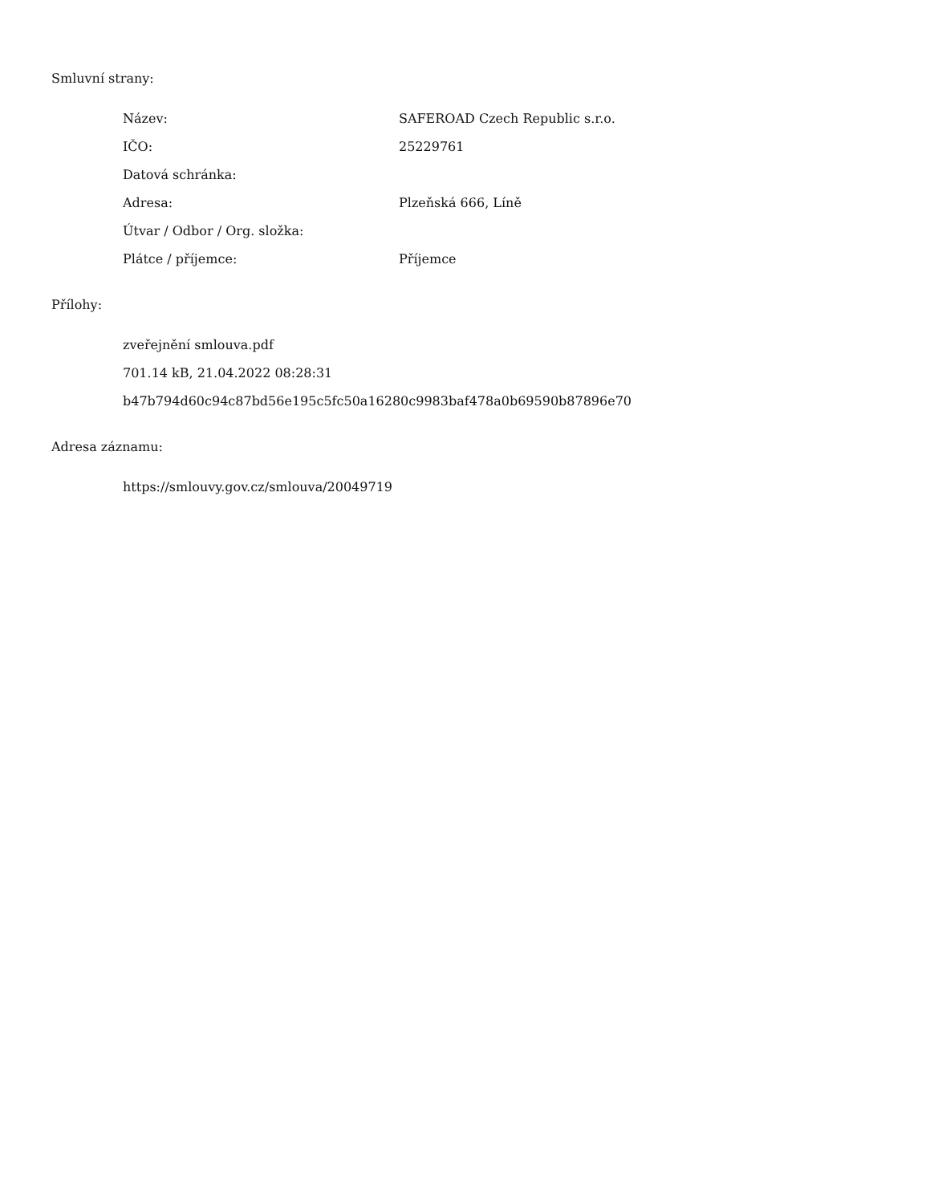Smluvní strany:
| Název: | SAFEROAD Czech Republic s.r.o. |
| IČO: | 25229761 |
| Datová schránka: | |
| Adresa: | Plzeňská 666, Líně |
| Útvar / Odbor / Org. složka: | |
| Plátce / příjemce: | Příjemce |
Přílohy:
zveřejnění smlouva.pdf
701.14 kB, 21.04.2022 08:28:31
b47b794d60c94c87bd56e195c5fc50a16280c9983baf478a0b69590b87896e70
Adresa záznamu:
https://smlouvy.gov.cz/smlouva/20049719